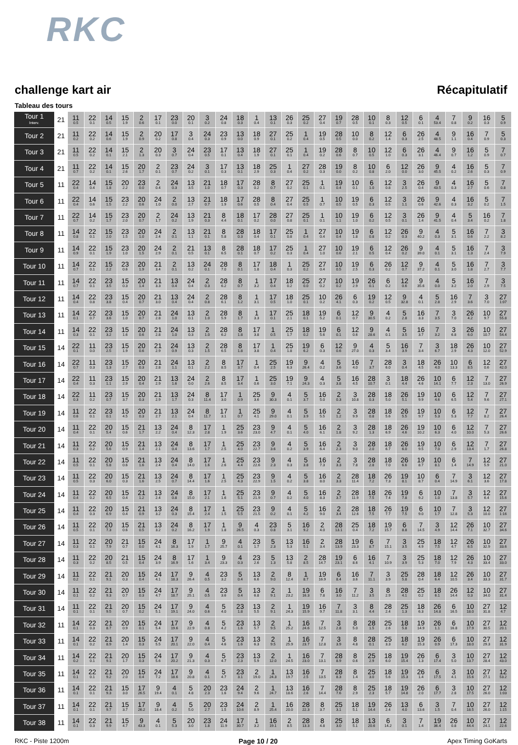RKC
challenge kart air Récapitulatif
Tableau des tours
| Tour 1 Interv. | 21 | 11 0.5 | 22 0.1 | 14 0.5 | 15 1.9 | 2 0.6 | 17 0.1 | 23 0.0 | 20 0.1 | 3 0.2 | 24 0.8 | 18 0.3 | 1 0.4 | 13 0.1 | 26 0.3 | 25 0.2 | 27 0.4 | 19 0.7 | 28 0.5 | 10 0.1 | 8 0.3 | 12 0.5 | 6 0.1 | 4 53.4 | 7 0.8 | 9 0.2 | 16 0.3 | 5 0.9 |
| Tour 2 | 21 | 11 0.2 | 22 0.2 | 14 0.6 | 15 1.9 | 2 0.9 | 20 0.2 | 17 0.8 | 3 0.4 | 24 0.3 | 23 0.9 | 13 0.0 | 18 0.9 | 27 0.1 | 25 0.2 | 1 0.4 | 19 0.5 | 28 0.5 | 10 0.0 | 8 0.2 | 12 1.4 | 6 0.3 | 26 2.5 | 4 48.5 | 9 1.1 | 16 0.4 | 7 0.9 | 5 0.3 |
| Tour 3 | 21 | 11 0.5 | 22 0.2 | 14 0.1 | 15 2.1 | 2 1.3 | 20 0.3 | 3 0.7 | 24 0.4 | 23 0.5 | 17 0.1 | 13 0.4 | 18 1.9 | 27 0.1 | 25 0.1 | 1 0.4 | 19 0.2 | 28 0.6 | 8 0.7 | 10 0.5 | 12 1.0 | 6 0.3 | 26 3.1 | 4 46.4 | 9 0.7 | 16 1.2 | 5 0.9 | 7 0.7 |
| Tour 4 | 21 | 11 0.7 | 22 0.2 | 14 0.1 | 15 2.6 | 20 1.7 | 2 0.1 | 23 0.7 | 24 0.2 | 3 0.1 | 17 0.3 | 13 0.1 | 18 2.9 | 25 0.3 | 1 0.4 | 27 0.2 | 28 0.3 | 19 0.0 | 8 0.2 | 10 0.8 | 6 2.0 | 12 0.0 | 26 3.0 | 9 45.5 | 4 0.2 | 16 2.6 | 5 0.3 | 7 0.9 |
| Tour 5 | 11 | 22 0.4 | 14 0.4 | 15 1.8 | 20 2.2 | 23 0.0 | 2 0.4 | 24 0.3 | 13 3.5 | 21 1.0 | 18 0.7 | 17 0.3 | 28 0.2 | 8 0.7 | 27 0.2 | 25 0.1 | 1 0.1 | 19 0.4 | 10 0.1 | 6 1.0 | 12 0.8 | 3 2.5 | 26 0.4 | 9 43.5 | 4 0.3 | 16 2.7 | 5 0.6 | 7 0.8 |
| Tour 6 | 11 | 22 0.4 | 14 0.6 | 15 1.5 | 23 2.2 | 20 0.6 | 24 1.0 | 2 0.0 | 13 2.7 | 21 0.7 | 18 1.9 | 17 0.6 | 28 0.5 | 8 0.4 | 27 0.4 | 25 0.5 | 1 0.7 | 10 0.5 | 19 0.5 | 6 0.3 | 12 0.5 | 3 1.1 | 26 0.6 | 9 42.6 | 4 0.3 | 16 3.2 | 5 0.2 | 7 1.5 |
| Tour 7 | 11 | 22 0.7 | 14 0.2 | 15 1.7 | 23 2.0 | 20 0.7 | 2 1.7 | 24 0.2 | 13 1.9 | 21 0.3 | 8 4.4 | 18 0.1 | 17 0.2 | 28 0.0 | 27 0.8 | 25 0.1 | 1 0.1 | 10 1.1 | 19 1.0 | 6 0.2 | 12 0.5 | 3 0.1 | 26 1.4 | 9 41.5 | 4 0.4 | 5 3.4 | 16 0.2 | 7 1.8 |
| Tour 8 | 11 | 14 0.8 | 22 0.1 | 15 2.0 | 23 1.5 | 20 1.0 | 24 2.4 | 2 0.1 | 13 1.1 | 21 0.1 | 8 5.8 | 28 0.3 | 18 0.4 | 17 0.1 | 25 0.8 | 1 0.4 | 27 0.4 | 10 0.4 | 19 1.8 | 6 0.8 | 12 0.2 | 26 0.3 | 9 40.2 | 4 0.3 | 5 3.1 | 16 0.6 | 7 2.2 | 3 8.2 |
| Tour 9 | 11 | 14 0.9 | 22 0.1 | 15 1.9 | 23 1.0 | 20 1.5 | 24 2.9 | 2 0.1 | 21 0.5 | 13 0.1 | 8 6.5 | 28 0.1 | 18 0.7 | 17 0.2 | 25 0.3 | 1 0.4 | 27 1.0 | 10 0.6 | 19 2.1 | 6 0.5 | 12 0.4 | 26 0.2 | 9 39.0 | 4 0.1 | 5 3.1 | 16 1.3 | 7 2.4 | 3 7.9 |
| Tour 10 | 11 | 14 0.7 | 22 0.1 | 15 2.2 | 23 0.6 | 20 1.9 | 21 3.4 | 2 0.1 | 13 0.2 | 24 0.1 | 28 7.0 | 8 0.1 | 17 1.8 | 18 0.4 | 1 0.3 | 25 0.2 | 27 0.4 | 10 0.5 | 19 2.5 | 6 0.3 | 26 0.2 | 12 0.7 | 9 37.2 | 4 0.1 | 5 3.0 | 16 1.8 | 7 2.7 | 3 7.7 |
| Tour 11 | 11 | 14 0.7 | 22 0.1 | 23 3.5 | 15 0.3 | 20 1.4 | 21 3.3 | 13 0.4 | 24 0.4 | 2 0.3 | 28 6.2 | 8 0.7 | 1 3.2 | 17 0.4 | 18 0.2 | 25 0.0 | 27 0.2 | 10 0.2 | 19 2.9 | 26 0.1 | 6 0.2 | 12 0.6 | 9 35.6 | 4 0.0 | 5 3.2 | 16 2.0 | 7 2.9 | 3 7.5 |
| Tour 12 | 11 | 14 0.4 | 22 0.8 | 23 3.8 | 15 0.4 | 20 0.7 | 21 3.0 | 13 0.4 | 24 0.4 | 2 0.8 | 28 6.1 | 8 1.2 | 1 3.1 | 17 0.5 | 18 1.0 | 25 0.1 | 10 0.2 | 26 4.1 | 6 0.3 | 19 0.2 | 12 0.5 | 9 32.8 | 4 0.1 | 5 2.8 | 16 2.9 | 7 3.6 | 3 7.0 | 27 1:07 |
| Tour 13 | 11 | 14 0.1 | 22 0.7 | 23 3.6 | 15 1.0 | 20 0.7 | 21 2.8 | 24 1.0 | 13 0.1 | 2 1.0 | 28 5.9 | 8 1.7 | 1 3.3 | 17 0.1 | 25 2.1 | 18 0.1 | 19 5.2 | 6 0.1 | 12 0.7 | 9 30.5 | 4 0.2 | 5 2.8 | 16 3.3 | 7 3.5 | 3 7.0 | 26 4.2 | 10 9.7 | 27 55.8 |
| Tour 14 | 11 | 14 0.3 | 22 0.1 | 23 3.2 | 15 1.6 | 20 0.6 | 21 2.8 | 24 1.0 | 13 0.3 | 2 1.0 | 28 6.2 | 8 1.8 | 17 3.8 | 1 0.5 | 25 1.7 | 18 0.2 | 19 5.6 | 6 0.1 | 12 0.6 | 9 28.6 | 4 0.1 | 5 3.5 | 16 3.7 | 7 3.2 | 3 6.8 | 26 6.0 | 10 10.7 | 27 54.4 |
| Tour 15 | 14 | 22 0.1 | 11 0.0 | 23 2.5 | 15 1.9 | 20 0.6 | 21 2.9 | 24 0.9 | 13 0.3 | 2 1.5 | 28 6.5 | 8 1.8 | 17 3.8 | 1 0.4 | 25 1.8 | 19 6.2 | 6 0.3 | 12 0.6 | 9 27.0 | 4 0.3 | 5 3.4 | 16 3.9 | 7 3.4 | 3 6.7 | 18 2.9 | 26 4.3 | 10 12.0 | 27 52.9 |
| Tour 16 | 14 | 22 0.7 | 11 0.3 | 23 1.3 | 15 2.7 | 20 0.3 | 21 2.8 | 24 1.1 | 13 0.1 | 2 2.2 | 8 8.5 | 17 3.7 | 1 0.4 | 25 2.5 | 19 6.3 | 9 26.4 | 4 0.2 | 5 3.6 | 16 4.0 | 7 3.7 | 28 6.0 | 3 0.4 | 18 4.5 | 26 4.0 | 10 13.3 | 6 8.5 | 12 0.6 | 27 42.0 |
| Tour 17 | 14 | 22 0.4 | 11 0.3 | 23 1.1 | 15 2.9 | 20 0.4 | 21 2.9 | 13 1.6 | 24 0.0 | 2 2.6 | 8 8.5 | 17 3.4 | 1 0.6 | 25 3.0 | 19 7.1 | 9 24.3 | 4 0.3 | 5 3.8 | 16 4.5 | 28 10.7 | 3 0.1 | 18 4.4 | 26 4.6 | 10 14.1 | 6 7.7 | 12 2.3 | 7 13.0 | 27 26.9 |
| Tour 18 | 14 | 22 0.3 | 11 0.2 | 23 0.7 | 15 3.7 | 20 0.3 | 21 2.9 | 13 1.7 | 24 0.3 | 8 11.4 | 17 3.0 | 1 0.9 | 25 3.6 | 9 30.3 | 4 0.1 | 5 3.7 | 16 5.0 | 2 0.3 | 3 10.8 | 28 0.3 | 18 5.0 | 26 5.1 | 19 9.9 | 10 4.6 | 6 6.5 | 12 5.4 | 7 9.6 | 27 27.1 |
| Tour 19 | 14 | 11 0.6 | 22 0.1 | 23 0.1 | 15 4.5 | 20 0.3 | 21 2.7 | 13 2.1 | 24 0.4 | 8 11.7 | 17 3.1 | 1 0.7 | 25 4.1 | 9 29.0 | 4 0.1 | 5 3.9 | 16 5.5 | 2 1.2 | 3 9.9 | 28 0.8 | 18 5.6 | 26 5.5 | 19 9.7 | 10 5.3 | 6 5.3 | 12 7.7 | 7 8.2 | 27 26.4 |
| Tour 20 | 14 | 11 0.4 | 22 0.1 | 20 5.4 | 15 0.6 | 21 1.7 | 13 2.2 | 24 0.4 | 8 12.3 | 17 2.8 | 1 1.9 | 25 3.6 | 23 23.0 | 9 4.7 | 4 0.1 | 5 4.0 | 16 6.1 | 2 1.8 | 3 9.2 | 28 1.3 | 18 6.9 | 26 4.6 | 19 10.2 | 10 6.3 | 6 4.0 | 12 10.0 | 7 5.3 | 27 26.6 |
| Tour 21 | 14 | 11 0.3 | 22 0.2 | 20 5.6 | 15 0.9 | 21 1.4 | 13 2.1 | 24 0.4 | 8 13.6 | 17 1.7 | 1 2.5 | 25 4.0 | 23 22.7 | 9 3.6 | 4 0.2 | 5 3.9 | 16 6.4 | 2 2.3 | 3 9.0 | 28 2.0 | 18 6.7 | 26 6.0 | 19 9.5 | 10 7.0 | 6 2.9 | 12 13.4 | 7 1.7 | 27 26.8 |
| Tour 22 | 14 | 11 0.5 | 22 0.1 | 20 5.8 | 15 0.6 | 21 1.6 | 13 2.4 | 24 0.4 | 8 14.0 | 17 1.6 | 1 2.6 | 25 4.4 | 23 22.6 | 9 2.3 | 4 0.3 | 5 3.8 | 16 7.3 | 2 3.3 | 3 7.8 | 28 2.8 | 18 7.0 | 26 6.6 | 19 8.7 | 10 8.1 | 6 1.4 | 7 14.9 | 12 5.9 | 27 21.0 |
| Tour 23 | 14 | 11 0.5 | 22 0.3 | 20 6.0 | 15 0.3 | 21 1.6 | 13 2.5 | 24 0.7 | 8 14.4 | 17 1.6 | 1 2.5 | 25 4.3 | 23 22.9 | 9 1.5 | 4 0.2 | 5 3.8 | 16 8.0 | 2 3.3 | 28 11.4 | 18 7.2 | 26 7.3 | 19 8.1 | 10 8.7 | 6 0.4 | 7 14.9 | 3 6.1 | 12 3.6 | 27 17.8 |
| Tour 24 | 14 | 11 0.4 | 22 0.2 | 20 6.5 | 15 0.4 | 21 1.2 | 13 2.4 | 24 0.8 | 8 15.0 | 17 2.1 | 1 1.6 | 25 5.1 | 23 21.9 | 9 0.7 | 4 0.2 | 5 4.0 | 16 8.3 | 2 3.7 | 28 11.9 | 18 7.5 | 26 7.4 | 19 7.8 | 6 9.2 | 10 1.0 | 7 13.8 | 3 5.7 | 12 6.4 | 27 15.6 |
| Tour 25 | 14 | 11 0.4 | 22 0.3 | 20 6.9 | 15 0.4 | 21 0.9 | 13 3.2 | 24 0.3 | 8 15.4 | 17 2.4 | 1 1.5 | 25 5.5 | 23 21.5 | 9 0.2 | 4 0.1 | 5 4.2 | 16 9.0 | 2 3.4 | 28 12.6 | 18 7.5 | 26 7.7 | 19 7.5 | 6 9.0 | 10 1.7 | 7 12.8 | 3 5.3 | 12 10.0 | 27 1:16 |
| Tour 26 | 14 | 11 0.5 | 22 0.1 | 20 7.3 | 15 0.6 | 21 0.5 | 13 3.2 | 24 0.2 | 8 16.2 | 17 1.9 | 1 1.8 | 9 26.5 | 4 0.3 | 23 0.8 | 5 3.1 | 16 9.2 | 2 4.0 | 28 13.1 | 25 0.4 | 18 7.2 | 19 15.7 | 6 8.8 | 7 14.5 | 3 4.9 | 12 14.4 | 26 7.1 | 10 32.7 | 27 34.6 |
| Tour 27 | 14 | 11 0.3 | 22 0.1 | 20 7.9 | 21 0.7 | 15 0.0 | 24 4.1 | 8 16.3 | 17 1.9 | 1 1.7 | 9 25.7 | 4 0.1 | 23 1.7 | 5 2.3 | 13 5.3 | 16 5.1 | 2 3.4 | 28 13.9 | 19 23.3 | 6 8.7 | 7 15.1 | 3 3.5 | 25 4.9 | 18 7.5 | 12 4.7 | 26 6.5 | 10 32.9 | 27 33.6 |
| Tour 28 | 14 | 11 0.3 | 22 0.2 | 20 8.5 | 21 0.5 | 15 0.4 | 24 3.9 | 8 16.9 | 17 1.6 | 1 3.4 | 9 23.3 | 4 0.3 | 23 2.6 | 5 1.3 | 13 5.8 | 2 8.5 | 28 14.7 | 19 23.1 | 6 8.6 | 16 4.1 | 7 10.9 | 3 3.9 | 25 5.3 | 18 7.0 | 12 7.9 | 26 4.3 | 10 33.4 | 27 33.0 |
| Tour 29 | 14 | 11 0.2 | 22 0.1 | 21 9.1 | 20 0.3 | 15 0.4 | 24 4.1 | 17 18.3 | 9 26.4 | 4 0.5 | 23 3.2 | 5 0.4 | 13 6.6 | 2 9.0 | 8 12.4 | 1 8.7 | 19 16.9 | 6 8.4 | 16 3.6 | 7 11.1 | 3 3.9 | 25 5.8 | 28 0.4 | 18 6.4 | 12 10.5 | 26 3.4 | 10 33.3 | 27 31.7 |
| Tour 30 | 14 | 11 0.1 | 22 0.2 | 21 9.3 | 20 0.7 | 15 0.3 | 24 4.7 | 17 18.7 | 9 25.1 | 4 0.5 | 23 3.6 | 5 0.4 | 13 6.8 | 2 9.1 | 1 23.2 | 19 16.3 | 6 7.8 | 16 3.0 | 7 11.2 | 3 3.5 | 8 2.9 | 28 4.1 | 25 0.2 | 18 6.1 | 26 14.4 | 12 0.3 | 10 34.0 | 27 31.4 |
| Tour 31 | 14 | 11 0.1 | 22 0.1 | 21 9.5 | 20 0.7 | 15 0.2 | 24 5.1 | 17 19.1 | 9 24.0 | 4 0.6 | 5 4.0 | 23 1.8 | 13 5.5 | 2 9.1 | 1 24.3 | 19 15.9 | 16 9.7 | 7 11.8 | 3 3.1 | 8 4.4 | 28 2.4 | 25 1.3 | 18 6.3 | 26 14.8 | 6 16.5 | 10 18.0 | 27 31.8 | 12 4.7 |
| Tour 32 | 11 | 14 0.1 | 22 0.3 | 21 8.7 | 20 0.9 | 15 0.1 | 24 5.4 | 17 19.6 | 9 22.9 | 4 0.8 | 5 4.2 | 23 1.6 | 13 5.7 | 2 9.5 | 1 25.2 | 16 24.6 | 7 12.5 | 3 2.8 | 8 5.0 | 28 1.5 | 25 2.6 | 18 5.8 | 19 14.9 | 26 1.1 | 6 16.8 | 10 17.9 | 27 30.5 | 12 20.1 |
| Tour 33 | 11 | 14 0.1 | 22 0.2 | 21 8.9 | 20 1.4 | 15 0.3 | 24 5.5 | 17 20.1 | 9 22.0 | 4 0.4 | 5 4.6 | 23 1.6 | 13 6.3 | 2 9.5 | 1 25.9 | 16 23.7 | 7 12.8 | 3 3.9 | 8 4.8 | 28 0.1 | 25 3.3 | 18 6.2 | 19 15.3 | 26 0.9 | 6 17.3 | 10 18.0 | 27 29.3 | 12 31.9 |
| Tour 34 | 11 | 14 0.2 | 22 0.1 | 21 9.1 | 20 1.7 | 15 0.3 | 24 5.6 | 17 20.2 | 9 21.3 | 4 0.3 | 5 4.7 | 23 2.3 | 13 5.9 | 2 12.0 | 1 24.5 | 16 23.0 | 7 13.1 | 28 8.9 | 8 0.6 | 25 2.9 | 18 6.0 | 19 15.4 | 26 1.3 | 6 17.4 | 3 5.0 | 10 13.7 | 27 28.4 | 12 43.0 |
| Tour 35 | 11 | 14 0.1 | 22 0.1 | 21 9.2 | 20 2.0 | 15 0.4 | 24 7.2 | 17 18.6 | 9 20.8 | 4 0.1 | 5 4.7 | 23 3.1 | 2 19.0 | 1 24.3 | 13 19.7 | 16 2.5 | 7 13.5 | 28 8.3 | 8 1.4 | 25 3.0 | 18 5.6 | 19 15.3 | 26 1.4 | 6 17.5 | 3 4.1 | 10 15.6 | 27 27.1 | 12 53.2 |
| Tour 36 | 11 | 14 0.1 | 22 0.1 | 21 9.3 | 15 3.0 | 17 26.5 | 9 19.4 | 4 0.1 | 5 4.8 | 20 2.3 | 23 1.6 | 24 9.4 | 2 9.6 | 1 24.7 | 13 18.6 | 16 2.6 | 7 14.4 | 28 7.6 | 8 2.9 | 25 2.3 | 18 5.7 | 19 14.8 | 26 2.0 | 6 17.7 | 3 2.8 | 10 17.5 | 27 26.0 | 12 1:03 |
| Tour 37 | 11 | 14 0.1 | 22 0.1 | 21 9.7 | 15 3.7 | 17 26.2 | 9 18.4 | 4 0.2 | 5 5.0 | 20 2.7 | 23 1.5 | 24 10.6 | 2 8.9 | 1 25.4 | 16 20.0 | 28 22.3 | 8 3.7 | 25 3.1 | 18 5.1 | 19 14.4 | 26 2.4 | 13 4.0 | 6 13.6 | 3 1.5 | 7 0.4 | 10 18.5 | 27 26.0 | 12 1:15 |
| Tour 38 | 11 | 14 0.1 | 22 0.3 | 21 9.9 | 15 4.7 | 9 43.3 | 4 0.1 | 5 5.3 | 20 3.0 | 23 1.8 | 24 11.9 | 17 30.7 | 1 3.2 | 16 19.1 | 2 8.5 | 28 13.3 | 8 4.8 | 25 3.0 | 18 5.1 | 13 20.6 | 6 14.2 | 3 0.1 | 7 1.4 | 19 36.4 | 26 0.8 | 10 44.4 | 27 24.1 | 12 22.6 |
RKC - Piste 1200m Page 10 / 20 Apex Timing GoKarts